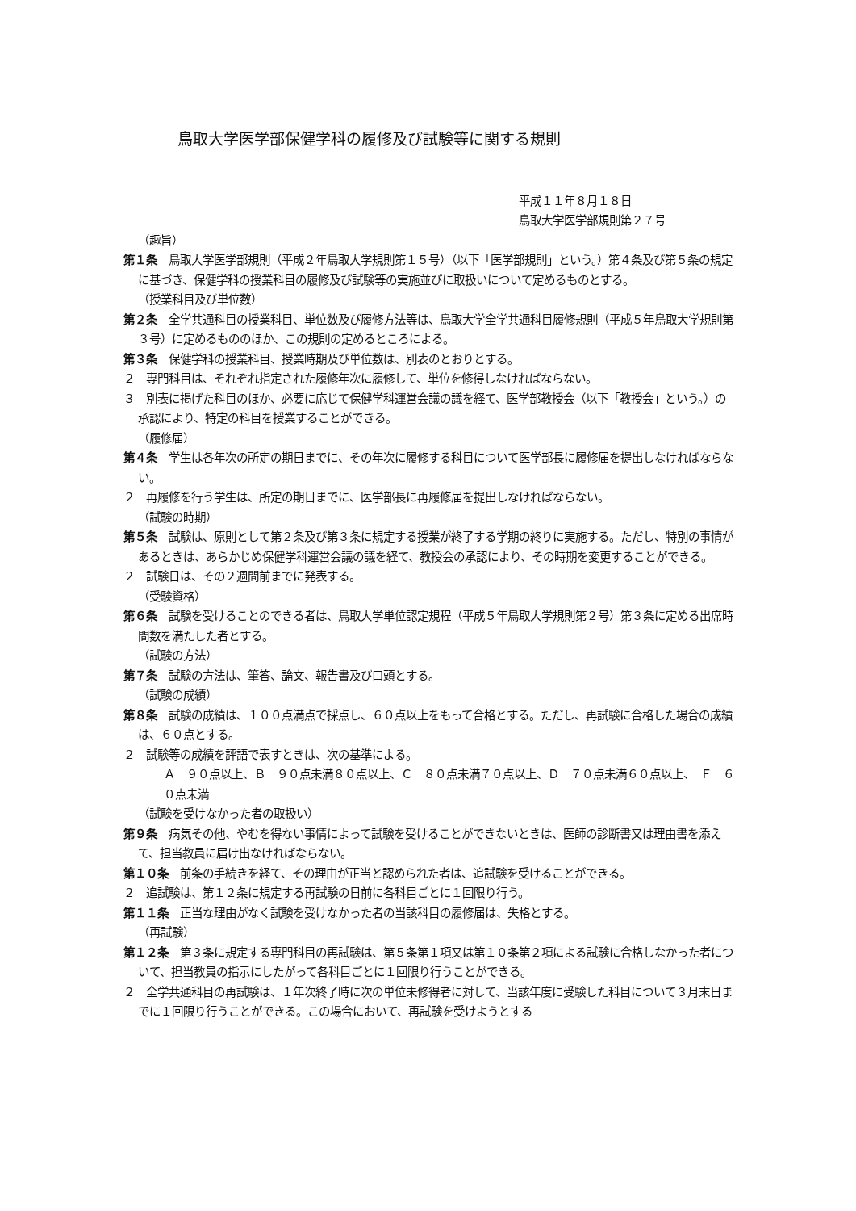鳥取大学医学部保健学科の履修及び試験等に関する規則
平成１１年８月１８日
鳥取大学医学部規則第２７号
（趣旨）
第１条　鳥取大学医学部規則（平成２年鳥取大学規則第１５号）（以下「医学部規則」という。）第４条及び第５条の規定に基づき、保健学科の授業科目の履修及び試験等の実施並びに取扱いについて定めるものとする。
（授業科目及び単位数）
第２条　全学共通科目の授業科目、単位数及び履修方法等は、鳥取大学全学共通科目履修規則（平成５年鳥取大学規則第３号）に定めるもののほか、この規則の定めるところによる。
第３条　保健学科の授業科目、授業時期及び単位数は、別表のとおりとする。
２　専門科目は、それぞれ指定された履修年次に履修して、単位を修得しなければならない。
３　別表に掲げた科目のほか、必要に応じて保健学科運営会議の議を経て、医学部教授会（以下「教授会」という。）の承認により、特定の科目を授業することができる。
（履修届）
第４条　学生は各年次の所定の期日までに、その年次に履修する科目について医学部長に履修届を提出しなければならない。
２　再履修を行う学生は、所定の期日までに、医学部長に再履修届を提出しなければならない。
（試験の時期）
第５条　試験は、原則として第２条及び第３条に規定する授業が終了する学期の終りに実施する。ただし、特別の事情があるときは、あらかじめ保健学科運営会議の議を経て、教授会の承認により、その時期を変更することができる。
２　試験日は、その２週間前までに発表する。
（受験資格）
第６条　試験を受けることのできる者は、鳥取大学単位認定規程（平成５年鳥取大学規則第２号）第３条に定める出席時間数を満たした者とする。
（試験の方法）
第７条　試験の方法は、筆答、論文、報告書及び口頭とする。
（試験の成績）
第８条　試験の成績は、１００点満点で採点し、６０点以上をもって合格とする。ただし、再試験に合格した場合の成績は、６０点とする。
２　試験等の成績を評語で表すときは、次の基準による。
Ａ　９０点以上、Ｂ　９０点未満８０点以上、Ｃ　８０点未満７０点以上、Ｄ　７０点未満６０点以上、　Ｆ　６０点未満
（試験を受けなかった者の取扱い）
第９条　病気その他、やむを得ない事情によって試験を受けることができないときは、医師の診断書又は理由書を添えて、担当教員に届け出なければならない。
第１０条　前条の手続きを経て、その理由が正当と認められた者は、追試験を受けることができる。
２　追試験は、第１２条に規定する再試験の日前に各科目ごとに１回限り行う。
第１１条　正当な理由がなく試験を受けなかった者の当該科目の履修届は、失格とする。
（再試験）
第１２条　第３条に規定する専門科目の再試験は、第５条第１項又は第１０条第２項による試験に合格しなかった者について、担当教員の指示にしたがって各科目ごとに１回限り行うことができる。
２　全学共通科目の再試験は、１年次終了時に次の単位未修得者に対して、当該年度に受験した科目について３月末日までに１回限り行うことができる。この場合において、再試験を受けようとする